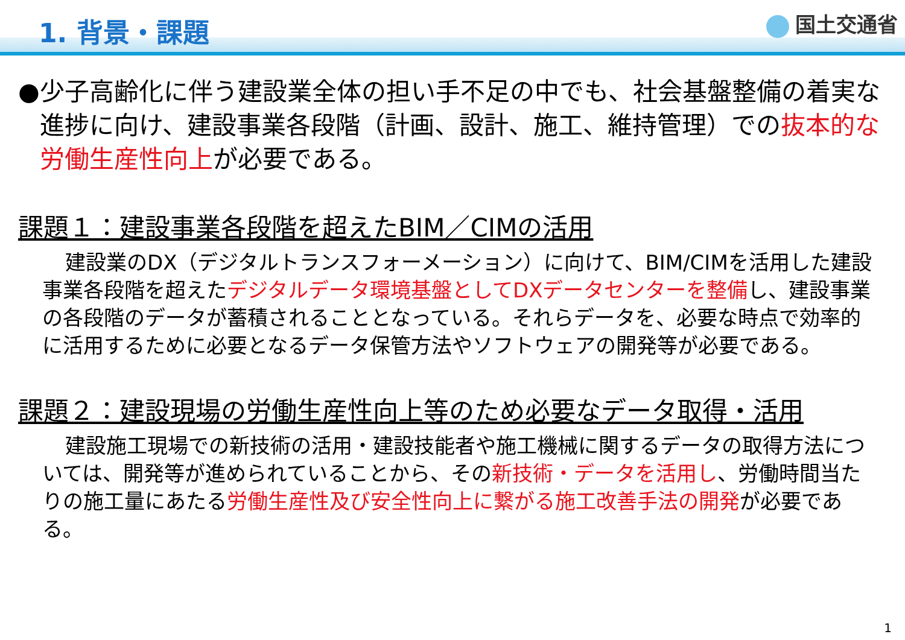1. 背景・課題
国土交通省
● 少子高齢化に伴う建設業全体の担い手不足の中でも、社会基盤整備の着実な進捗に向け、建設事業各段階（計画、設計、施工、維持管理）での抜本的な労働生産性向上が必要である。
課題１：建設事業各段階を超えたBIM／CIMの活用
建設業のDX（デジタルトランスフォーメーション）に向けて、BIM/CIMを活用した建設事業各段階を超えたデジタルデータ環境基盤としてDXデータセンターを整備し、建設事業の各段階のデータが蓄積されることとなっている。それらデータを、必要な時点で効率的に活用するために必要となるデータ保管方法やソフトウェアの開発等が必要である。
課題２：建設現場の労働生産性向上等のため必要なデータ取得・活用
建設施工現場での新技術の活用・建設技能者や施工機械に関するデータの取得方法については、開発等が進められていることから、その新技術・データを活用し、労働時間当たりの施工量にあたる労働生産性及び安全性向上に繋がる施工改善手法の開発が必要である。
1